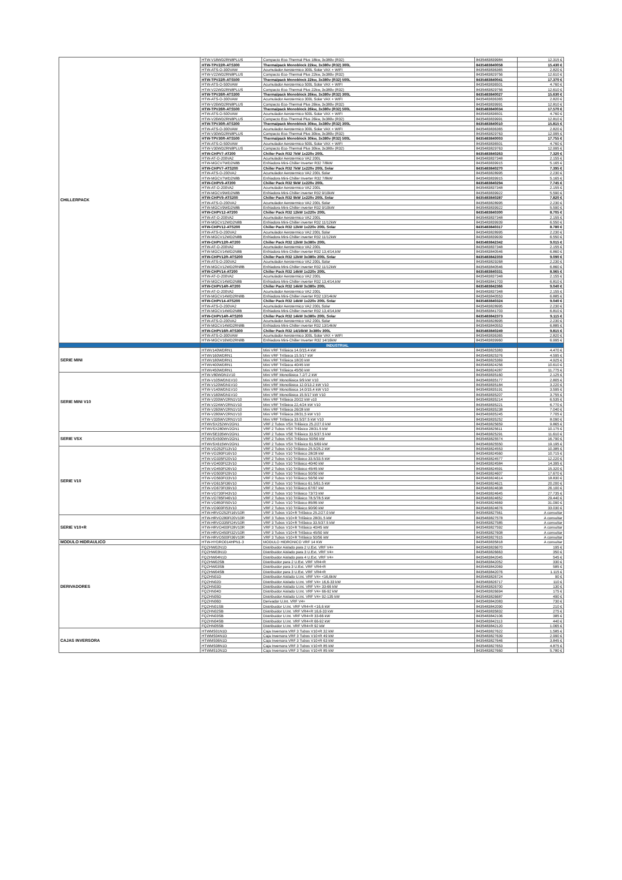| CHILLERPACK | HTW-V18WD2RN8PLUS | Compacto Eco-Thermal Plus 18kw, 3x380v (R32) | 8435483839984 | 12.315 € |
| | HTW-TPV22R-ATS300 | Thermalpack Monoblock 22kw, 3x380v (R32) 300L | 8435483840058 | 15.430 € |
| | HTW-ATS-O-300VAW | Acumulador Aerotermico 300L Solar VAX + WIFI | 8435483836365 | 2.820 € |
| | HTW-V22WD2RN8PLUS | Compacto Eco-Thermal Plus 22kw, 3x380v (R32) | 8435483829756 | 12.610 € |
| | HTW-TPV22R-ATS500 | Thermalpack Monoblock 22kw, 3x380v (R32) 500L | 8435483840041 | 17.370 € |
| | HTW-ATS-O-500VAW | Acumulador Aerotermico 500L Solar VAX + WIFI | 8435483836501 | 4.760 € |
| | HTW-V22WD2RN8PLUS | Compacto Eco-Thermal Plus 22kw, 3x380v (R32) | 8435483829756 | 12.610 € |
| | HTW-TPV26R-ATS300 | Thermalpack Monoblock 26kw, 3x380v (R32) 300L | 8435483840027 | 15.630 € |
| | HTW-ATS-O-300VAW | Acumulador Aerotermico 300L Solar VAX + WIFI | 8435483836365 | 2.820 € |
| | HTW-V26WD2RN8PLUS | Compacto Eco-Thermal Plus 26kw, 3x380v (R32) | 8435483839991 | 12.810 € |
| | HTW-TPV26R-ATS500 | Thermalpack Monoblock 26kw, 3x380v (R32) 500L | 8435483840034 | 17.570 € |
| | HTW-ATS-O-500VAW | Acumulador Aerotermico 500L Solar VAX + WIFI | 8435483836501 | 4.760 € |
| | HTW-V26WD2RN8PLUS | Compacto Eco-Thermal Plus 26kw, 3x380v (R32) | 8435483839991 | 12.810 € |
| | HTW-TPV30R-ATS300 | Thermalpack Monoblock 30kw, 3x380v (R32) 300L | 8435483840010 | 15.815 € |
| | HTW-ATS-O-300VAW | Acumulador Aerotermico 300L Solar VAX + WIFI | 8435483836365 | 2.820 € |
| | HTW-V30WD2RN8PLUS | Compacto Eco-Thermal Plus 30kw, 3x380v (R32) | 8435483829763 | 12.995 € |
| | HTW-TPV30R-ATS500 | Thermalpack Monoblock 30kw, 3x380v (R32) 500L | 8435483840003 | 17.755 € |
| | HTW-ATS-O-500VAW | Acumulador Aerotermico 500L Solar VAX + WIFI | 8435483836501 | 4.760 € |
| | HTW-V30WD2RN8PLUS | Compacto Eco-Thermal Plus 30kw, 3x380v (R32) | 8435483829763 | 12.995 € |
| | HTW-CHPV7-AT200 | Chiller Pack R32 7kW 1x220v 200L | 8435483840263 | 7.320 € |
| | HTW-AT-O-200VA2 | Acumulador Aerotermico VA2 200L | 8435483837348 | 2.155 € |
| | HTW-MGCV7WD2N8B | Enfriadora Mini-Chiller Inverter R32 7/8kW | 8435483839915 | 5.165 € |
| | HTW-CHPV7-ATS200 | Chiller Pack R32 7kW 1x220v 200L Solar | 8435483840270 | 7.395 € |
| | HTW-ATS-O-200VA2 | Acumulador Aerotermico VA2 200L Solar | 8435483828995 | 2.230 € |
| | HTW-MGCV7WD2N8B | Enfriadora Mini-Chiller Inverter R32 7/8kW | 8435483839915 | 5.165 € |
| | HTW-CHPV9-AT200 | Chiller Pack R32 9kW 1x220v 200L | 8435483840294 | 7.745 € |
| | HTW-AT-O-200VA2 | Acumulador Aerotermico VA2 200L | 8435483837348 | 2.155 € |
| | HTW-MGCV9WD2N8B | Enfriadora Mini-Chiller inverter R32 9/10kW | 8435483839922 | 5.590 € |
| | HTW-CHPV9-ATS200 | Chiller Pack R32 9kW 1x220v 200L Solar | 8435483840287 | 7.820 € |
| | HTW-ATS-O-200VA2 | Acumulador Aerotermico VA2 200L Solar | 8435483828995 | 2.230 € |
| | HTW-MGCV9WD2N8B | Enfriadora Mini-Chiller inverter R32 9/10kW | 8435483839922 | 5.590 € |
| | HTW-CHPV12-AT200 | Chiller Pack R32 12kW 1x220v 200L | 8435483840300 | 8.705 € |
| | HTW-AT-O-200VA2 | Acumulador Aerotermico VA2 200L | 8435483837348 | 2.155 € |
| | HTW-MGCV12WD2N8B | Enfriadora Mini-Chiller inverter R32 11/12kW | 8435483839939 | 6.550 € |
| | HTW-CHPV12-ATS200 | Chiller Pack R32 12kW 1x220v 200L Solar | 8435483840317 | 8.780 € |
| | HTW-ATS-O-200VA2 | Acumulador Aerotermico VA2 200L Solar | 8435483828995 | 2.230 € |
| | HTW-MGCV12WD2N8B | Enfriadora Mini-Chiller inverter R32 11/12kW | 8435483839939 | 6.550 € |
| | HTW-CHPV12R-AT200 | Chiller Pack R32 12kW 3x380v 200L | 8435483842342 | 9.015 € |
| | HTW-AT-O-200VA2 | Acumulador Aerotermico VA2 200L | 8435483837348 | 2.155 € |
| | HTW-MGCV14WD2N8B | Enfriadora Mini-Chiller inverter R32 13,4/14,kW | 8435483840546 | 6.860 € |
| | HTW-CHPV12R-ATS200 | Chiller Pack R32 12kW 3x380v 200L Solar | 8435483842359 | 9.090 € |
| | HTW-ATS-O-200VA2 | Acumulador Aerotermico VA2 200L Solar | 8435483829268 | 2.230 € |
| | HTW-MGCV12WD2RN8B | Enfriadora Mini-Chiller inverter R32 11/12kW | 8435483840546 | 6.860 € |
| | HTW-CHPV14-AT200 | Chiller Pack R32 14kW 1x220v 200L | 8435483840331 | 8.965 € |
| | HTW-AT-O-200VA2 | Acumulador Aerotermico VA2 200L | 8435483837348 | 2.155 € |
| | HTW-MGCV14WD2N8B | Enfriadora Mini-Chiller inverter R32 13,4/14,kW | 8435483841703 | 6.810 € |
| | HTW-CHPV14R-AT200 | Chiller Pack R32 14kW 3x380v 200L | 8435483842366 | 9.040 € |
| | HTW-AT-O-200VA2 | Acumulador Aerotermico VA2 200L | 8435483837348 | 2.155 € |
| | HTW-MGCV14WD2RN8B | Enfriadora Mini-Chiller inverter R32 13/14kW | 8435483840553 | 6.885 € |
| | HTW-CHPV14-ATS200 | Chiller Pack R32 14kW 1x220v 200L Solar | 8435483840324 | 9.040 € |
| | HTW-ATS-O-200VA2 | Acumulador Aerotermico VA2 200L Solar | 8435483828995 | 2.230 € |
| | HTW-MGCV14WD2N8B | Enfriadora Mini-Chiller inverter R32 13,4/14,kW | 8435483841703 | 6.810 € |
| | HTW-CHPV14R-ATS200 | Chiller Pack R32 14kW 3x380v 200L Solar | 8435483842373 | 9.115 € |
| | HTW-ATS-O-200VA2 | Acumulador Aerotermico VA2 200L Solar | 8435483828995 | 2.230 € |
| | HTW-MGCV14WD2RN8B | Enfriadora Mini-Chiller inverter R32 13/14kW | 8435483840553 | 6.885 € |
| | HTW-CHPV16R-ATS300 | Chiller Pack R32 14/16kW 3x380v 300L | 8435483840249 | 9.815 € |
| | HTW-ATS-O-300VAW | Acumulador Aerotermico 300L Solar VAX + WIFI | 8435483836365 | 2.820 € |
| | HTW-MGCV16WD2RN8B | Enfriadora Mini-Chiller Inverter R32 14/16kW | 8435483839960 | 6.995 € |
| | INDUSTRIAL | | | |
| SERIE MINI | HTWV140WDRN1 | Mini VRF Trifásica 14.0/15.4 kW | 8435483825383 | 4.470 € |
| | HTWV160WDRN1 | Mini VRF Trifásica 15.5/17 kW | 8435483825376 | 4.595 € |
| | HTWV180WDRN1 | Mini VRF Trifásica 18/20 kW | 8435483825369 | 4.925 € |
| | HTWV400WDRN1 | Mini VRF Trifásica 40/45 kW | 8435483824256 | 10.610 € |
| | HTWV450WDRN1 | Mini VRF Trifásica 45/50 kW | 8435483824287 | 11.775 € |
| SERIE MINI V10 | HTW-V80WDN1V10 | Mini VRF Monofásica 7.2/7.2 kW | 8435483835160 | 2.125 € |
| | HTW-V105WDN1V10 | Mini VRF Monofásica 9/9 kW V10 | 8435483835177 | 2.805 € |
| | HTW-V120WDN1V10 | Mini VRF Monofásica 12.0/13.2 kW V10 | 8435483835184 | 3.220 € |
| | HTW-V140WDN1V10 | Mini VRF Monofásica 14.0/15.4 kW V10 | 8435483835191 | 3.595 € |
| | HTW-V160WDN1V10 | Mini VRF Monofásica 15.5/17 kW V10 | 8435483835207 | 3.755 € |
| | HTW-V200WV2RN1V10 | Mini VRF Trifásica 20/22 kW v10 | 8435483835214 | 6.535 € |
| | HTW-V224WV2RN1V10 | Mini VRF Trifásica 22,4/24 kW V10 | 8435483835221 | 6.770 € |
| | HTW-V260WV2RN1V10 | Mini VRF Trifásica 26/28 kW | 8435483835238 | 7.040 € |
| | HTW-V280WV2RN1V10 | Mini VRF Trifásica 28/31,5 kW V10 | 8435483835245 | 7.705 € |
| | HTW-V335WV2RN1V10 | Mini VRF Trifásica 33.5/37.5 kW V10 | 8435483835252 | 8.090 € |
| | HTWVSX252WV2GN1 | VRF 2 Tubos VSX Trifásico 25.2/27.0 kW | 8435483825659 | 9.865 € |
| | HTWVSX280WV2GN1 | VRF 2 Tubos VSX Trifásico 28/31.5 kW | 8435483825611 | 10.175 € |
| SERIE VSX | HTWVSE335WV2GN1 | VRF 2 Tubos VSE Trifásico 33.5/37.5 kW | 8435483825291 | 11.610 € |
| | HTWVSX500WV2GN1 | VRF 2 Tubos VSX Trifásico 50/56 kW | 8435483825574 | 16.790 € |
| | HTWVSX615WV2GN1 | VRF 2 Tubos VSX Trifásico 61.5/69 kW | 8435483825550 | 19.195 € |
| SERIE V10 | HTW-VO252FI13V10 | VRF 2 Tubos V10 Trifásico 25.5/25.2 kW | 8435483824553 | 10.385 € |
| | HTW-VO280FI16V10 | VRF 2 Tubos V10 Trifásico 28/28 kW | 8435483824560 | 10.715 € |
| | HTW-VO335FI20V10 | VRF 2 Tubos V10 Trifásico 33.5/33.5 kW | 8435483824577 | 12.220 € |
| | HTW-VO400FI23V10 | VRF 2 Tubos V10 Trifásico 40/40 kW | 8435483824584 | 14.395 € |
| | HTW-VO450FI26V10 | VRF 2 Tubos V10 Trifásico 45/45 kW | 8435483824591 | 15.320 € |
| | HTW-VO500FI29V10 | VRF 2 Tubos V10 Trifásico 50/50 kW | 8435483824607 | 17.670 € |
| | HTW-VO560FI33V10 | VRF 2 Tubos V10 Trifásico 56/56 kW | 8435483824614 | 18.830 € |
| | HTW-VO615FI36V10 | VRF 2 Tubos V10 Trifásico 61.5/61.5 kW | 8435483824621 | 20.200 € |
| | HTW-VO670FI39V10 | VRF 2 Tubos V10 Trifásico 67/67 kW | 8435483824638 | 26.100 € |
| | HTW-VO730FI43V10 | VRF 2 Tubos V10 Trifásico 73/73 kW | 8435483824645 | 27.735 € |
| | HTW-VO785FI46V10 | VRF 2 Tubos V10 Trifásico 78.5/78.5 kW | 8435483824652 | 29.440 € |
| | HTW-VO850FI50V10 | VRF 2 Tubos V10 Trifásico 85/85 kW | 8435483824669 | 31.090 € |
| | HTW-VO900FI53V10 | VRF 2 Tubos V10 Trifásico 90/90 kW | 8435483824676 | 33.030 € |
| | HTW-HRVO252FI16V10R | VRF 3 Tubos V10+R Trifásico 25.2/27.0 kW | 8435483827561 | A consultar |
| SERIE V10+R | HTW-HRVO280FI20V10R | VRF 3 Tubos V10+R Trifásico 28/31.5 kW | 8435483827578 | A consultar |
| | HTW-HRVO335FI24V10R | VRF 3 Tubos V10+R Trifásico 33.5/37.5 kW | 8435483827585 | A consultar |
| | HTW-HRVO400FI28V10R | VRF 3 Tubos V10+R Trifásico 40/45 kW | 8435483827592 | A consultar |
| | HTW-HRVO450FI32V10R | VRF 3 Tubos V10+R Trifásico 45/50 kW | 8435483827608 | A consultar |
| | HTW-HRVO500FI36V10R | VRF 3 Tubos V10+R Trifásico 50/56 kW | 8435483827615 | A consultar |
| MODULO HIDRAULICO | HTW-HYDRO014HPN1-3 | MODULO HIDRONICO VRF 14 KW | 8435483835818 | A consultar |
| DERIVADORES | FQZHW02N1D | Distribuidor Aislado para 2 U.Ext. VRF V4+ | 8435483826670 | 195 € |
| | FQZHW03N1D | Distribuidor Aislado para 3 U.Ext. VRF V4+ | 8435483826663 | 350 € |
| | FQZHW04N1D | Distribuidor Aislado para 4 U.Ext. VRF V4+ | 8435483842045 | 545 € |
| | FQZHW02SB | Distribuidor para 2 U.Ext. VRF VR4+R | 8435483842052 | 330 € |
| | FQZHW03SB | Distribuidor para 3 U.Ext. VRF VR4+R | 8435483842069 | 585 € |
| | FQZHW04SB | Distribuidor para 3 U.Ext. VRF VR4+R | 8435483842076 | 1.115 € |
| | FQZHN01D | Distribuidor Aislado U.Int. VRF V4+ <16,6kW | 8435483826724 | 90 € |
| | FQZHN02D | Distribuidor Aislado U.Int. VRF V4+ 16,6-33 kW | 8435483826717 | 110 € |
| | FQZHN03D | Distribuidor Aislado U.Int. VRF V4+ 33-66 kW | 8435483826700 | 130 € |
| | FQZHN04D | Distribuidor Aislado U.Int. VRF V4+ 66-92 kW | 8435483826694 | 175 € |
| | FQZHN05D | Distribuidor Aislado U.Int. VRF V4+ 92-135 kW | 8435483826687 | 490 € |
| | FQZHN06D | Derivador U.Int. VRF V4+ | 8435483842083 | 730 € |
| | FQZHN01SB | Distribuidor U.Int. VRF VR4+R <16,6 kW | 8435483842090 | 210 € |
| | FQZHN02SB | Distribuidor U.Int. VRF VR4+R 16,6-33 kW | 8435483835832 | 275 € |
| | FQZHN03SB | Distribuidor U.Int. VRF VR4+R 33-66 kW | 8435483842106 | 385 € |
| | FQZHN04SB | Distribuidor U.Int. VRF VR4+R 66-92 kW | 8435483842113 | 440 € |
| | FQZHN05SB | Distribuidor U.Int. VRF VR4+R 92 kW | 8435483842120 | 1.065 € |
| CAJAS INVERSORA | HTWMS01N1D | Caja Inversora VRF 3 Tubos V10+R 32 kW | 8435483827622 | 1.585 € |
| | HTWMS04N1D | Caja Inversora VRF 3 Tubos V10+R 49 kW | 8435483827639 | 2.990 € |
| | HTWMS06N1D | Caja Inversora VRF 3 Tubos V10+R 63 kW | 8435483827646 | 3.845 € |
| | HTWMS08N1D | Caja Inversora VRF 3 Tubos V10+R 85 kW | 8435483827653 | 4.875 € |
| | HTWMS10N1D | Caja Inversora VRF 3 Tubos V10+R 85 kW | 8435483827660 | 5.780 € |